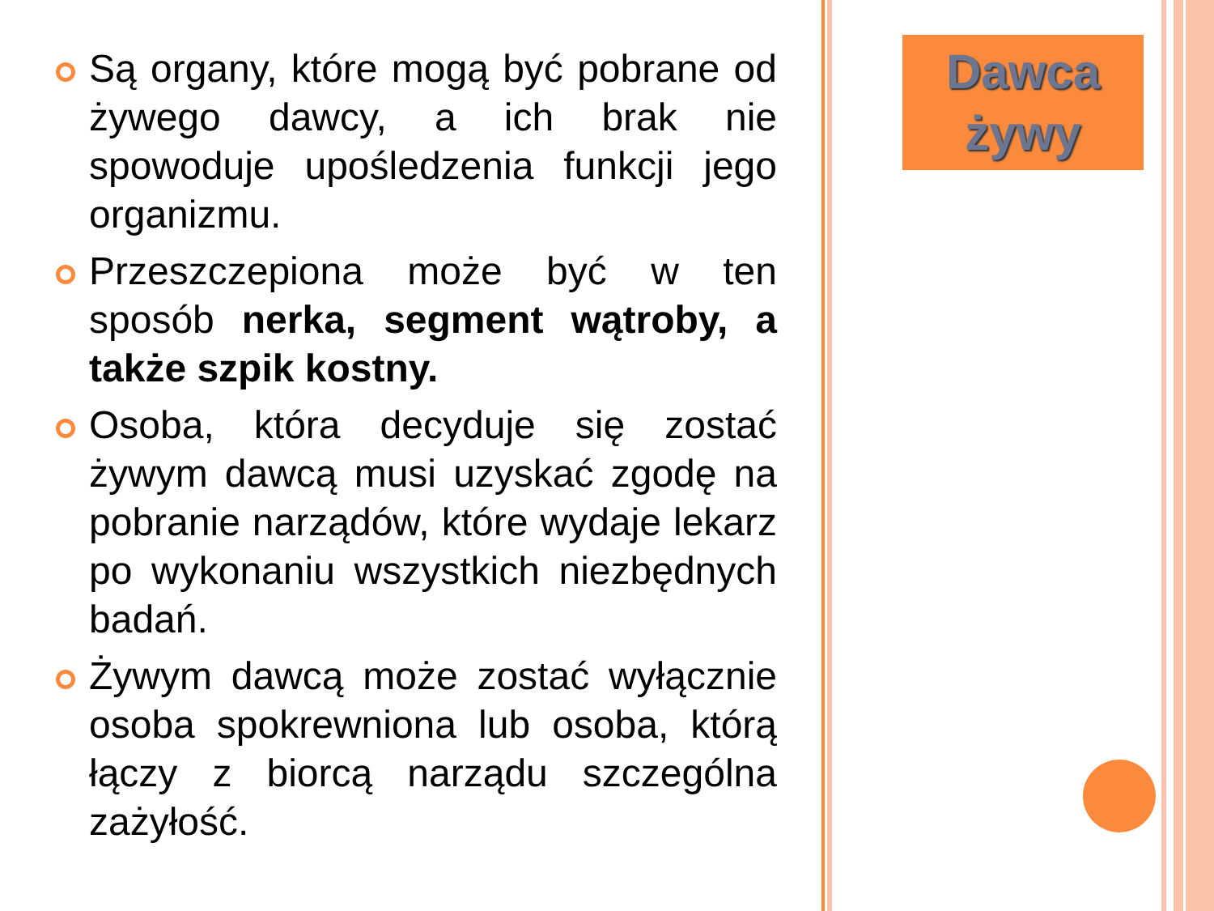Są organy, które mogą być pobrane od żywego dawcy, a ich brak nie spowoduje upośledzenia funkcji jego organizmu.
Przeszczepiona może być w ten sposób nerka, segment wątroby, a także szpik kostny.
Osoba, która decyduje się zostać żywym dawcą musi uzyskać zgodę na pobranie narządów, które wydaje lekarz po wykonaniu wszystkich niezbędnych badań.
Żywym dawcą może zostać wyłącznie osoba spokrewniona lub osoba, którą łączy z biorcą narządu szczególna zażyłość.
Dawca
żywy